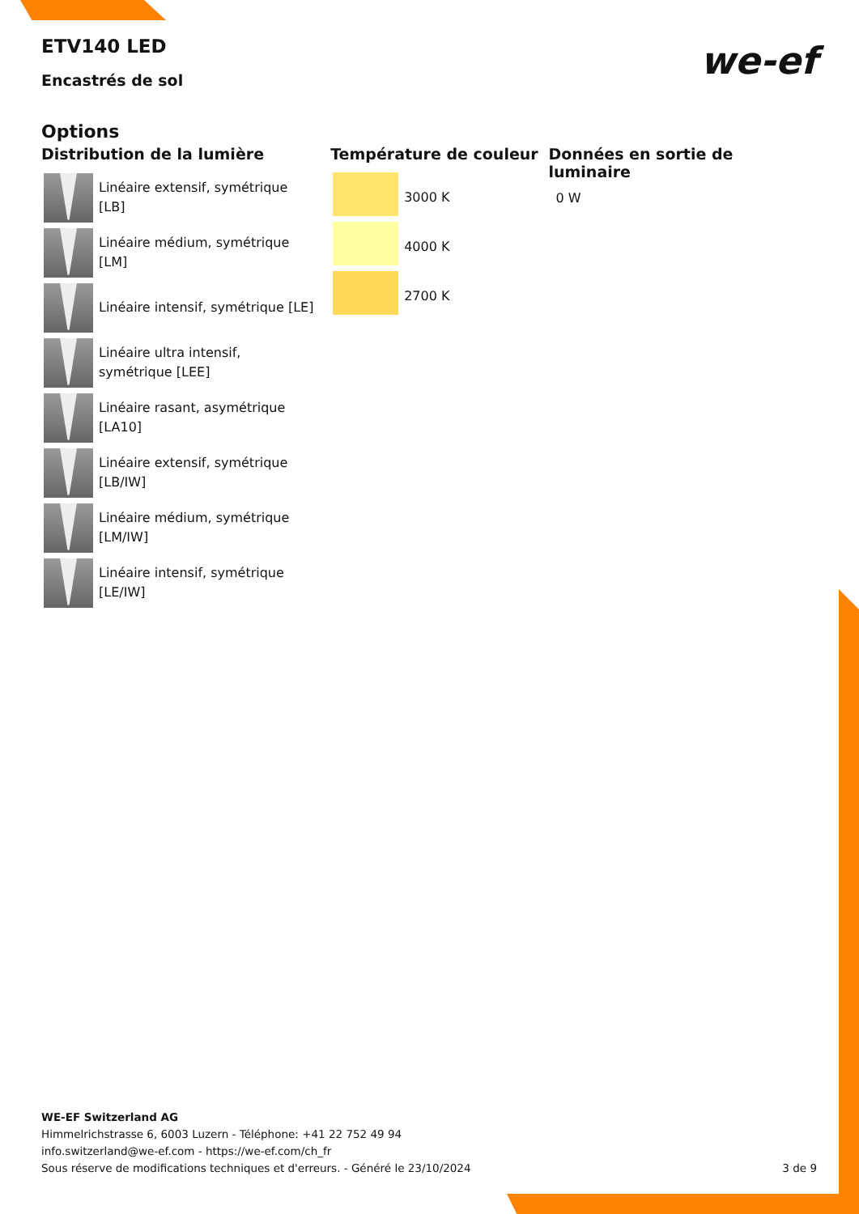ETV140 LED
we-ef
Encastrés de sol
Options
Distribution de la lumière
Linéaire extensif, symétrique [LB]
Linéaire médium, symétrique [LM]
Linéaire intensif, symétrique [LE]
Linéaire ultra intensif, symétrique [LEE]
Linéaire rasant, asymétrique [LA10]
Linéaire extensif, symétrique [LB/IW]
Linéaire médium, symétrique [LM/IW]
Linéaire intensif, symétrique [LE/IW]
Température de couleur
3000 K
4000 K
2700 K
Données en sortie de luminaire
0 W
WE-EF Switzerland AG
Himmelrichstrasse 6, 6003 Luzern - Téléphone: +41 22 752 49 94
info.switzerland@we-ef.com - https://we-ef.com/ch_fr
Sous réserve de modifications techniques et d'erreurs. - Généré le 23/10/2024 3 de 9